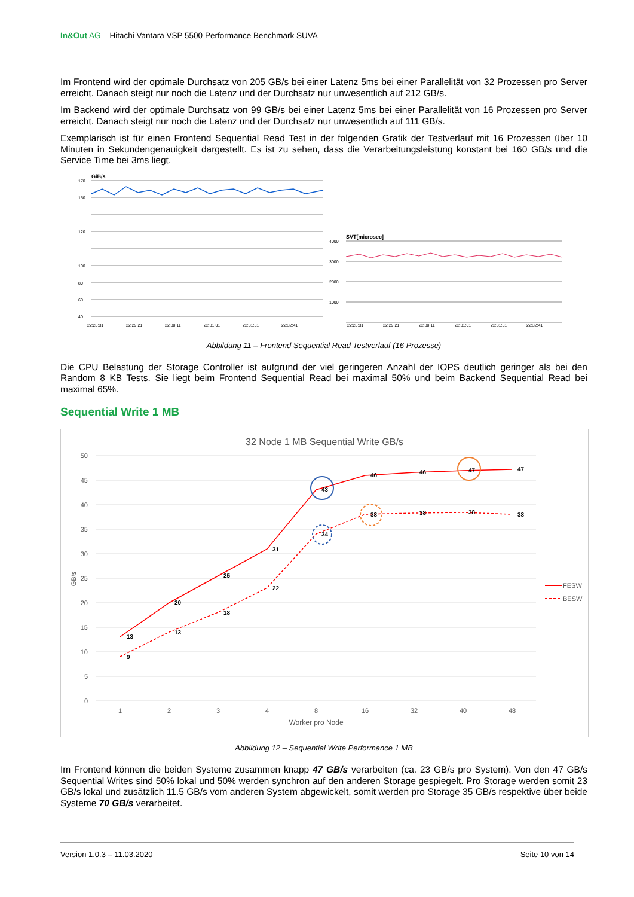In&Out AG – Hitachi Vantara VSP 5500 Performance Benchmark SUVA
Im Frontend wird der optimale Durchsatz von 205 GB/s bei einer Latenz 5ms bei einer Parallelität von 32 Prozessen pro Server erreicht. Danach steigt nur noch die Latenz und der Durchsatz nur unwesentlich auf 212 GB/s.
Im Backend wird der optimale Durchsatz von 99 GB/s bei einer Latenz 5ms bei einer Parallelität von 16 Prozessen pro Server erreicht. Danach steigt nur noch die Latenz und der Durchsatz nur unwesentlich auf 111 GB/s.
Exemplarisch ist für einen Frontend Sequential Read Test in der folgenden Grafik der Testverlauf mit 16 Prozessen über 10 Minuten in Sekundengenauigkeit dargestellt. Es ist zu sehen, dass die Verarbeitungsleistung konstant bei 160 GB/s und die Service Time bei 3ms liegt.
GiB/s
170
150
120
100
80
60
40
22:28:31
22:29:21
22:30:11
22:31:01
22:31:51
22:32:41
4000
3000
2000
1000
22:28:31
22:29:21
22:30:11
22:31:01
22:31:51
22:32:41
SVT[microsec]
Abbildung 11 – Frontend Sequential Read Testverlauf (16 Prozesse)
Die CPU Belastung der Storage Controller ist aufgrund der viel geringeren Anzahl der IOPS deutlich geringer als bei den Random 8 KB Tests. Sie liegt beim Frontend Sequential Read bei maximal 50% und beim Backend Sequential Read bei maximal 65%.
Sequential Write 1 MB
32 Node 1 MB Sequential Write GB/s
50
45
40
35
30
25
20
15
10
5
0
1
2
3
4
8
16
32
40
48
Worker pro Node
GB/s
13
20
25
31
43
46
46
47
47
9
13
18
22
34
38
38
38
38
FESW
BESW
Abbildung 12 – Sequential Write Performance 1 MB
Im Frontend können die beiden Systeme zusammen knapp 47 GB/s verarbeiten (ca. 23 GB/s pro System). Von den 47 GB/s Sequential Writes sind 50% lokal und 50% werden synchron auf den anderen Storage gespiegelt. Pro Storage werden somit 23 GB/s lokal und zusätzlich 11.5 GB/s vom anderen System abgewickelt, somit werden pro Storage 35 GB/s respektive über beide Systeme 70 GB/s verarbeitet.
Version 1.0.3 – 11.03.2020 Seite 10 von 14